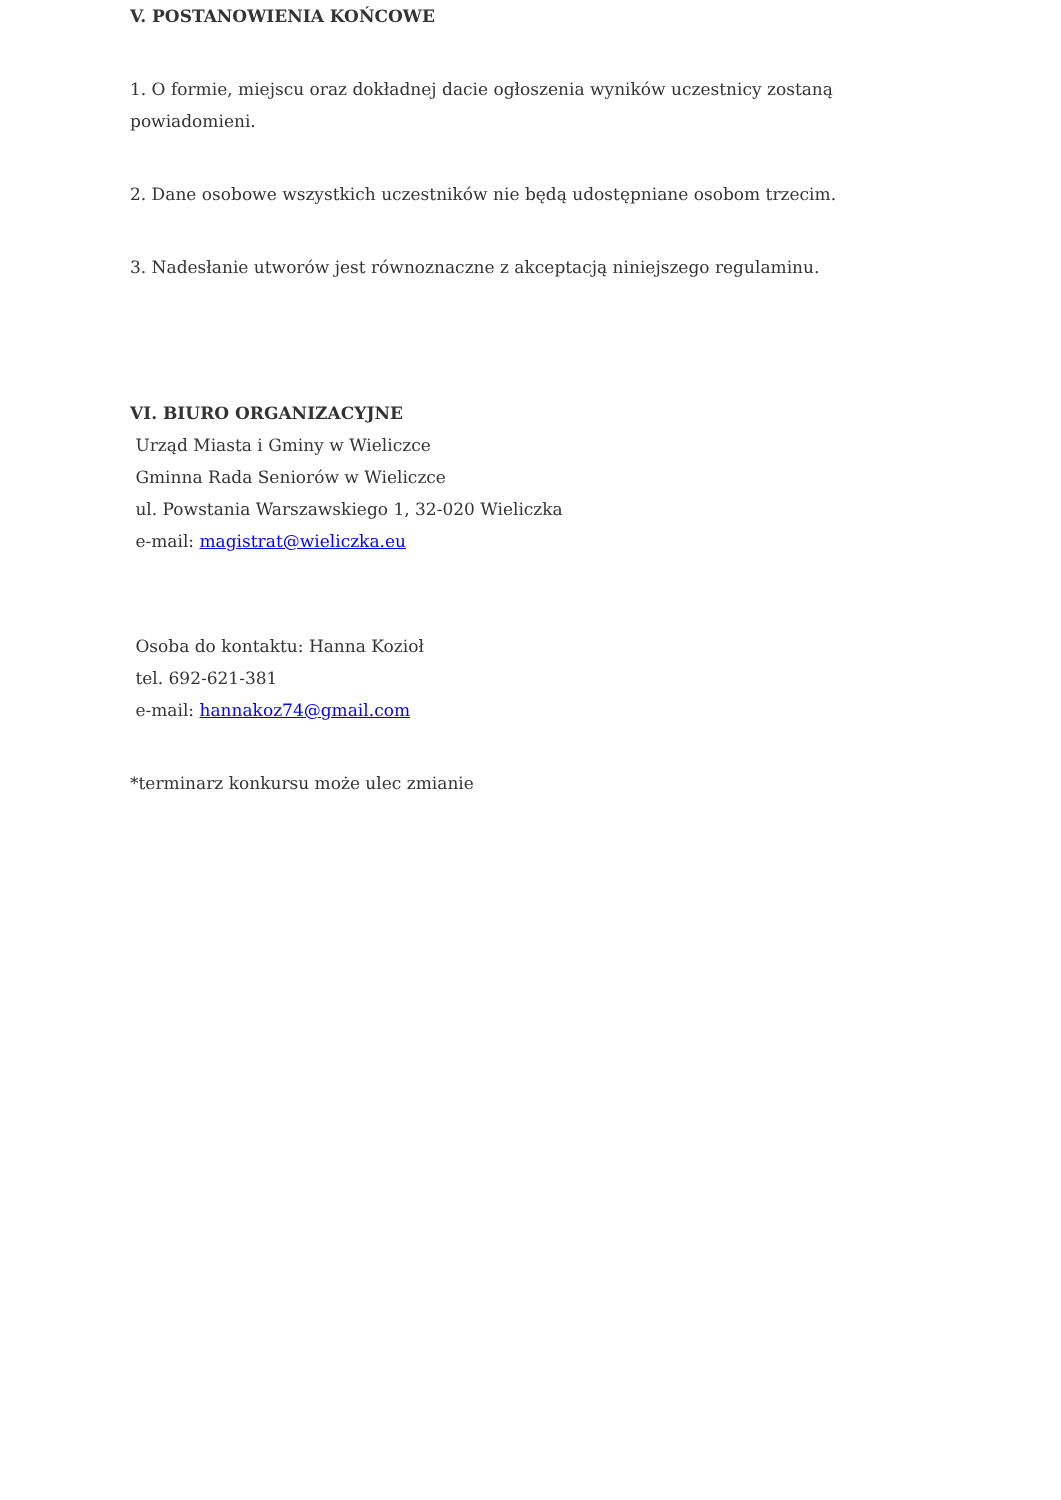V. POSTANOWIENIA KOŃCOWE
1. O formie, miejscu oraz dokładnej dacie ogłoszenia wyników uczestnicy zostaną powiadomieni.
2. Dane osobowe wszystkich uczestników nie będą udostępniane osobom trzecim.
3. Nadesłanie utworów jest równoznaczne z akceptacją niniejszego regulaminu.
VI. BIURO ORGANIZACYJNE
Urząd Miasta i Gminy w Wieliczce
Gminna Rada Seniorów w Wieliczce
ul. Powstania Warszawskiego 1, 32-020 Wieliczka
e-mail: magistrat@wieliczka.eu
Osoba do kontaktu: Hanna Kozioł
tel. 692-621-381
e-mail: hannakoz74@gmail.com
*terminarz konkursu może ulec zmianie